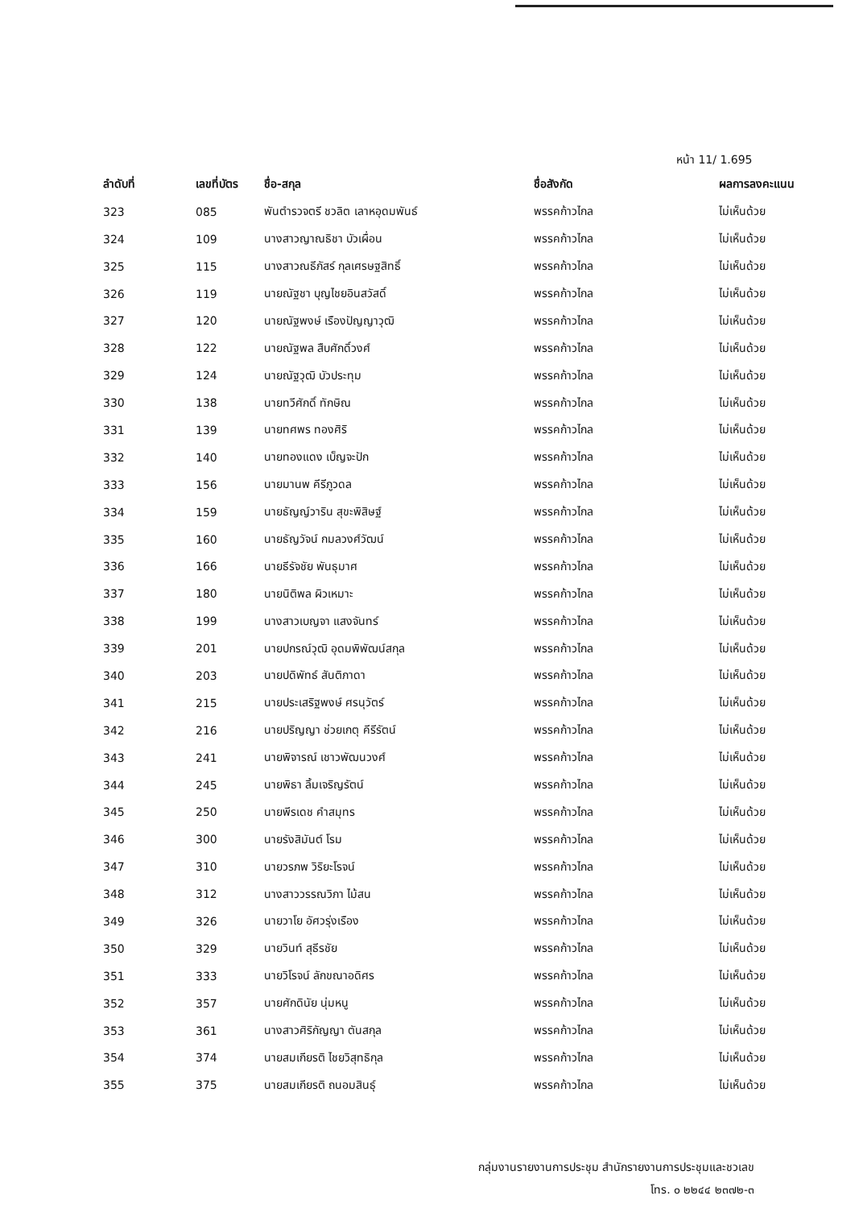หน้า 11/ 1.695
| ลำดับที่ | เลขที่บัตร | ชื่อ-สกุล | ชื่อสังกัด | ผลการลงคะแนน |
| --- | --- | --- | --- | --- |
| 323 | 085 | พันตำรวจตรี ชวลิต เลาหอุดมพันธ์ | พรรคก้าวไกล | ไม่เห็นด้วย |
| 324 | 109 | นางสาวญาณธิชา บัวเผื่อน | พรรคก้าวไกล | ไม่เห็นด้วย |
| 325 | 115 | นางสาวณธีภัสร์ กุลเศรษฐสิทธิ์ | พรรคก้าวไกล | ไม่เห็นด้วย |
| 326 | 119 | นายณัฐชา บุญไชยอินสวัสดิ์ | พรรคก้าวไกล | ไม่เห็นด้วย |
| 327 | 120 | นายณัฐพงษ์ เรืองปัญญาวุฒิ | พรรคก้าวไกล | ไม่เห็นด้วย |
| 328 | 122 | นายณัฐพล สืบศักดิ์วงศ์ | พรรคก้าวไกล | ไม่เห็นด้วย |
| 329 | 124 | นายณัฐวุฒิ บัวประทุม | พรรคก้าวไกล | ไม่เห็นด้วย |
| 330 | 138 | นายทวีศักดิ์ ทักษิณ | พรรคก้าวไกล | ไม่เห็นด้วย |
| 331 | 139 | นายทศพร ทองศิริ | พรรคก้าวไกล | ไม่เห็นด้วย |
| 332 | 140 | นายทองแดง เบ็ญจะปัก | พรรคก้าวไกล | ไม่เห็นด้วย |
| 333 | 156 | นายมานพ คีรีภูวดล | พรรคก้าวไกล | ไม่เห็นด้วย |
| 334 | 159 | นายธัญญ์วาริน สุขะพิสิษฐ์ | พรรคก้าวไกล | ไม่เห็นด้วย |
| 335 | 160 | นายธัญวัจน์ กมลวงศ์วัฒน์ | พรรคก้าวไกล | ไม่เห็นด้วย |
| 336 | 166 | นายธีรัจชัย พันธุมาศ | พรรคก้าวไกล | ไม่เห็นด้วย |
| 337 | 180 | นายนิติพล ผิวเหมาะ | พรรคก้าวไกล | ไม่เห็นด้วย |
| 338 | 199 | นางสาวเบญจา แสงจันทร์ | พรรคก้าวไกล | ไม่เห็นด้วย |
| 339 | 201 | นายปกรณ์วุฒิ อุดมพิพัฒน์สกุล | พรรคก้าวไกล | ไม่เห็นด้วย |
| 340 | 203 | นายปดิพัทธ์ สันติภาดา | พรรคก้าวไกล | ไม่เห็นด้วย |
| 341 | 215 | นายประเสริฐพงษ์ ศรนุวัตร์ | พรรคก้าวไกล | ไม่เห็นด้วย |
| 342 | 216 | นายปริญญา ช่วยเกตุ คีรีรัตน์ | พรรคก้าวไกล | ไม่เห็นด้วย |
| 343 | 241 | นายพิจารณ์ เชาวพัฒนวงศ์ | พรรคก้าวไกล | ไม่เห็นด้วย |
| 344 | 245 | นายพิธา ลิ้มเจริญรัตน์ | พรรคก้าวไกล | ไม่เห็นด้วย |
| 345 | 250 | นายพีรเดช คำสมุทร | พรรคก้าวไกล | ไม่เห็นด้วย |
| 346 | 300 | นายรังสิมันต์ โรม | พรรคก้าวไกล | ไม่เห็นด้วย |
| 347 | 310 | นายวรภพ วิริยะโรจน์ | พรรคก้าวไกล | ไม่เห็นด้วย |
| 348 | 312 | นางสาววรรณวิภา ไม้สน | พรรคก้าวไกล | ไม่เห็นด้วย |
| 349 | 326 | นายวาโย อัศวรุ่งเรือง | พรรคก้าวไกล | ไม่เห็นด้วย |
| 350 | 329 | นายวินท์ สุธีรชัย | พรรคก้าวไกล | ไม่เห็นด้วย |
| 351 | 333 | นายวิโรจน์ ลักขณาอดิศร | พรรคก้าวไกล | ไม่เห็นด้วย |
| 352 | 357 | นายศักดินัย นุ่มหนู | พรรคก้าวไกล | ไม่เห็นด้วย |
| 353 | 361 | นางสาวศิริกัญญา ตันสกุล | พรรคก้าวไกล | ไม่เห็นด้วย |
| 354 | 374 | นายสมเกียรติ ไชยวิสุทธิกุล | พรรคก้าวไกล | ไม่เห็นด้วย |
| 355 | 375 | นายสมเกียรติ ถนอมสินธุ์ | พรรคก้าวไกล | ไม่เห็นด้วย |
กลุ่มงานรายงานการประชุม สำนักรายงานการประชุมและชวเลข
โทร. ๐ ๒๒๔๔ ๒๓๗๒-๓